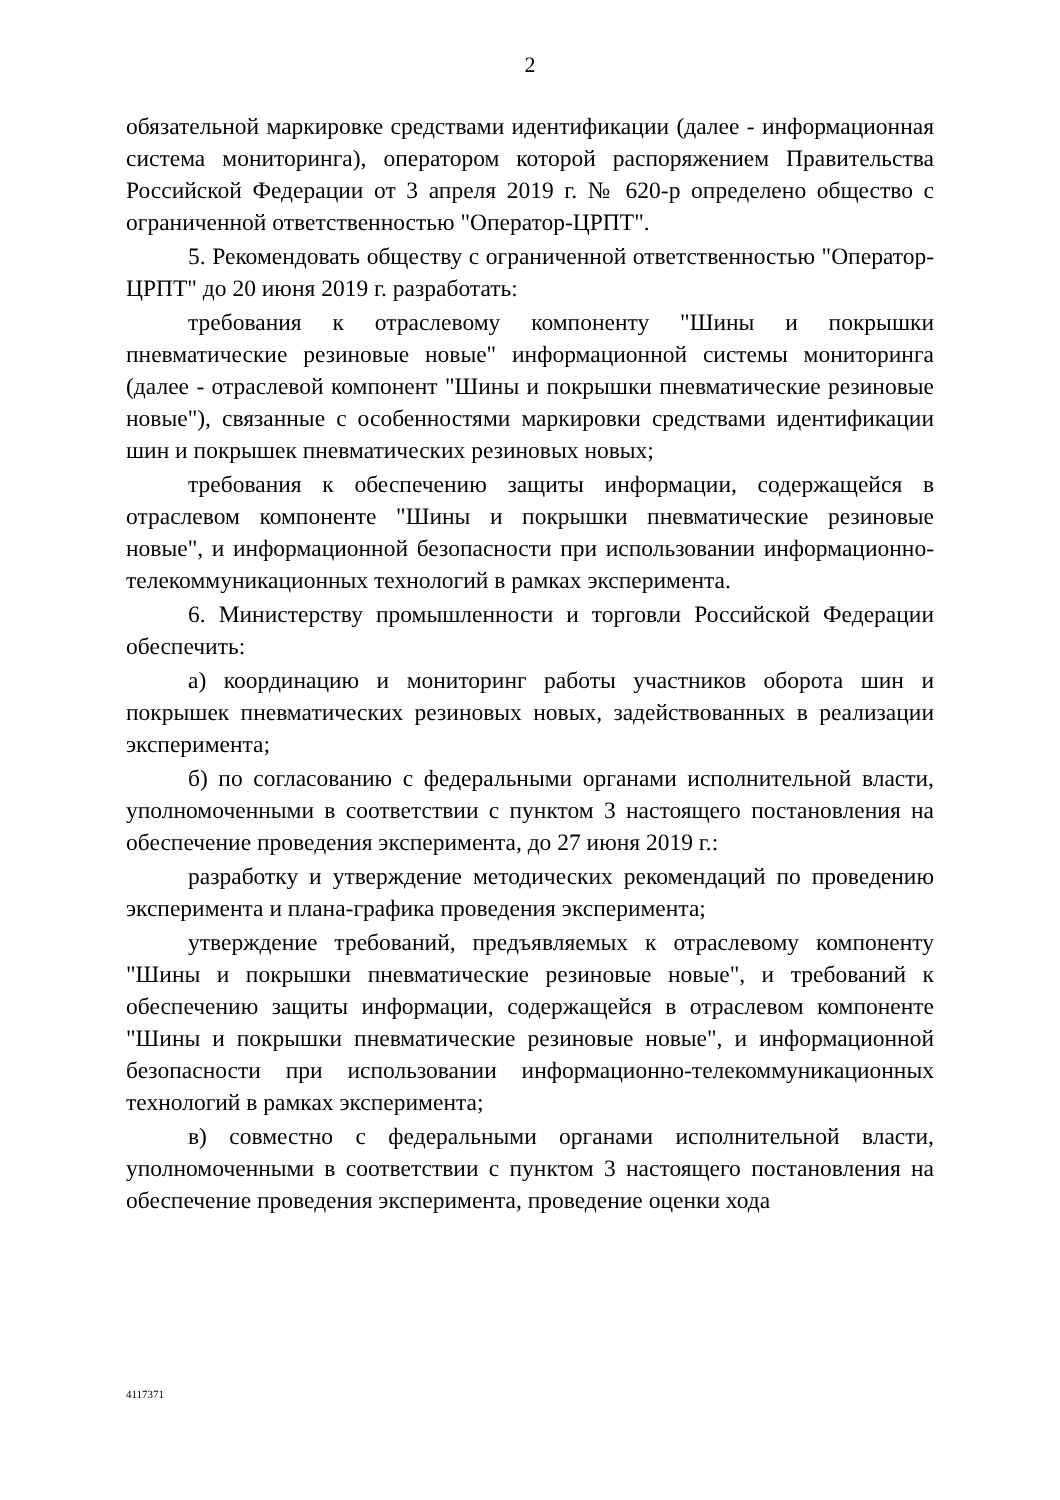2
обязательной маркировке средствами идентификации (далее - информационная система мониторинга), оператором которой распоряжением Правительства Российской Федерации от 3 апреля 2019 г. № 620-р определено общество с ограниченной ответственностью "Оператор-ЦРПТ".
5. Рекомендовать обществу с ограниченной ответственностью "Оператор-ЦРПТ" до 20 июня 2019 г. разработать:
требования к отраслевому компоненту "Шины и покрышки пневматические резиновые новые" информационной системы мониторинга (далее - отраслевой компонент "Шины и покрышки пневматические резиновые новые"), связанные с особенностями маркировки средствами идентификации шин и покрышек пневматических резиновых новых;
требования к обеспечению защиты информации, содержащейся в отраслевом компоненте "Шины и покрышки пневматические резиновые новые", и информационной безопасности при использовании информационно-телекоммуникационных технологий в рамках эксперимента.
6. Министерству промышленности и торговли Российской Федерации обеспечить:
а) координацию и мониторинг работы участников оборота шин и покрышек пневматических резиновых новых, задействованных в реализации эксперимента;
б) по согласованию с федеральными органами исполнительной власти, уполномоченными в соответствии с пунктом 3 настоящего постановления на обеспечение проведения эксперимента, до 27 июня 2019 г.:
разработку и утверждение методических рекомендаций по проведению эксперимента и плана-графика проведения эксперимента;
утверждение требований, предъявляемых к отраслевому компоненту "Шины и покрышки пневматические резиновые новые", и требований к обеспечению защиты информации, содержащейся в отраслевом компоненте "Шины и покрышки пневматические резиновые новые", и информационной безопасности при использовании информационно-телекоммуникационных технологий в рамках эксперимента;
в) совместно с федеральными органами исполнительной власти, уполномоченными в соответствии с пунктом 3 настоящего постановления на обеспечение проведения эксперимента, проведение оценки хода
4117371